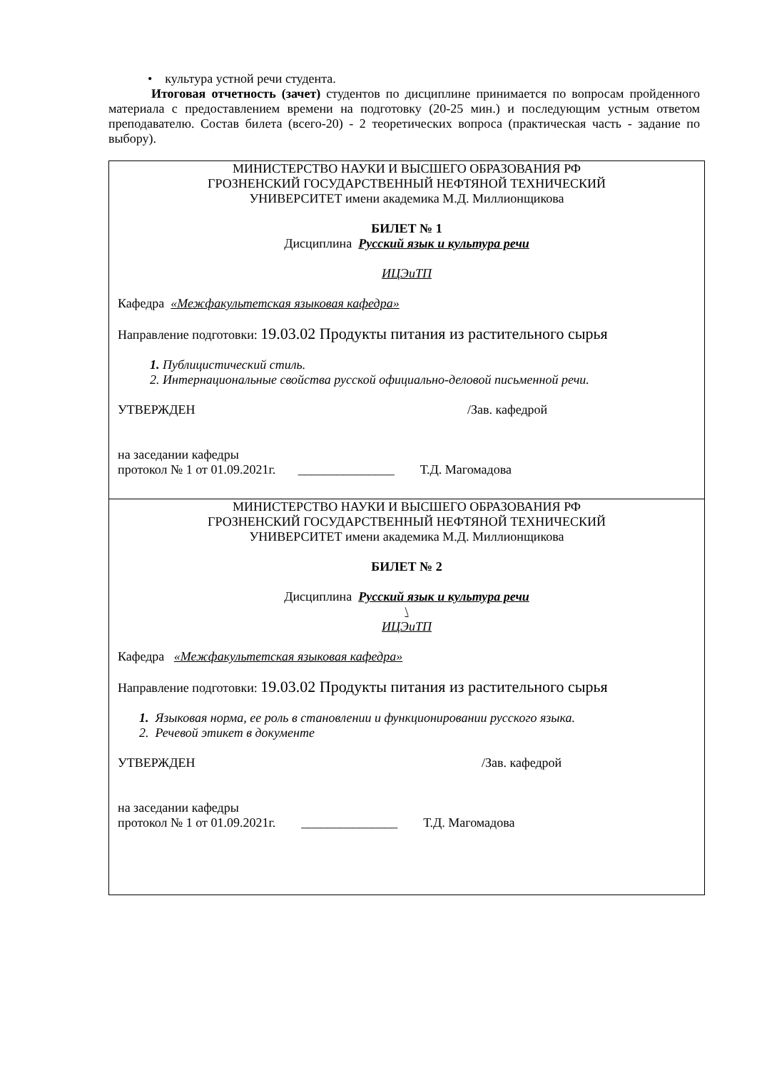• культура устной речи студента.
Итоговая отчетность (зачет) студентов по дисциплине принимается по вопросам пройденного материала с предоставлением времени на подготовку (20-25 мин.) и последующим устным ответом преподавателю. Состав билета (всего-20) - 2 теоретических вопроса (практическая часть - задание по выбору).
| МИНИСТЕРСТВО НАУКИ И ВЫСШЕГО ОБРАЗОВАНИЯ РФ ГРОЗНЕНСКИЙ ГОСУДАРСТВЕННЫЙ НЕФТЯНОЙ ТЕХНИЧЕСКИЙ УНИВЕРСИТЕТ имени академика М.Д. Миллионщикова БИЛЕТ № 1 Дисциплина Русский язык и культура речи ИЦЭиТП Кафедра «Межфакультетская языковая кафедра» Направление подготовки: 19.03.02 Продукты питания из растительного сырья 1. Публицистический стиль. 2. Интернациональные свойства русской официально-деловой письменной речи. УТВЕРЖДЕН /Зав. кафедрой на заседании кафедры протокол № 1 от 01.09.2021г. _______________ Т.Д. Магомадова |
| МИНИСТЕРСТВО НАУКИ И ВЫСШЕГО ОБРАЗОВАНИЯ РФ ГРОЗНЕНСКИЙ ГОСУДАРСТВЕННЫЙ НЕФТЯНОЙ ТЕХНИЧЕСКИЙ УНИВЕРСИТЕТ имени академика М.Д. Миллионщикова БИЛЕТ № 2 Дисциплина Русский язык и культура речи \ ИЦЭиТП Кафедра «Межфакультетская языковая кафедра» Направление подготовки: 19.03.02 Продукты питания из растительного сырья 1. Языковая норма, ее роль в становлении и функционировании русского языка. 2. Речевой этикет в документе УТВЕРЖДЕН /Зав. кафедрой на заседании кафедры протокол № 1 от 01.09.2021г. _______________ Т.Д. Магомадова |